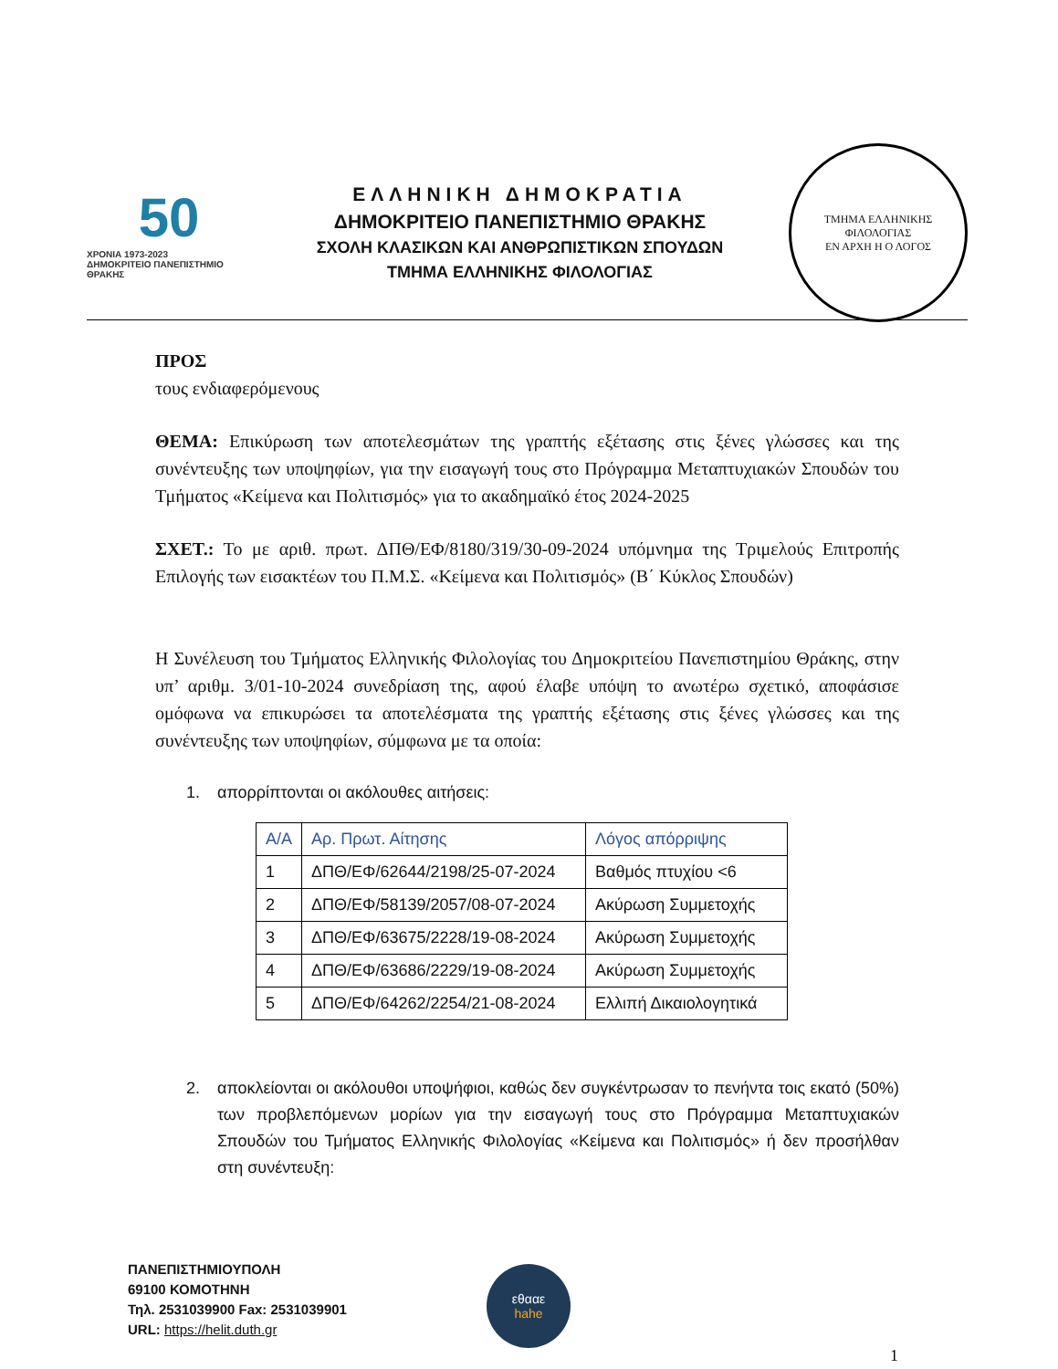50
ΧΡΟΝΙΑ 1973-2023
ΔΗΜΟΚΡΙΤΕΙΟ ΠΑΝΕΠΙΣΤΗΜΙΟ ΘΡΑΚΗΣ
ΕΛΛΗΝΙΚΗ ΔΗΜΟΚΡΑΤΙΑ
ΔΗΜΟΚΡΙΤΕΙΟ ΠΑΝΕΠΙΣΤΗΜΙΟ ΘΡΑΚΗΣ
ΣΧΟΛΗ ΚΛΑΣΙΚΩΝ ΚΑΙ ΑΝΘΡΩΠΙΣΤΙΚΩΝ ΣΠΟΥΔΩΝ
ΤΜΗΜΑ ΕΛΛΗΝΙΚΗΣ ΦΙΛΟΛΟΓΙΑΣ
ΤΜΗΜΑ ΕΛΛΗΝΙΚΗΣ ΦΙΛΟΛΟΓΙΑΣ
ΕΝ ΑΡΧΗ Η Ο ΛΟΓΟΣ
ΠΡΟΣ
τους ενδιαφερόμενους
ΘΕΜΑ: Επικύρωση των αποτελεσμάτων της γραπτής εξέτασης στις ξένες γλώσσες και της συνέντευξης των υποψηφίων, για την εισαγωγή τους στο Πρόγραμμα Μεταπτυχιακών Σπουδών του Τμήματος «Κείμενα και Πολιτισμός» για το ακαδημαϊκό έτος 2024-2025
ΣΧΕΤ.: Το με αριθ. πρωτ. ΔΠΘ/ΕΦ/8180/319/30-09-2024 υπόμνημα της Τριμελούς Επιτροπής Επιλογής των εισακτέων του Π.Μ.Σ. «Κείμενα και Πολιτισμός» (Β΄ Κύκλος Σπουδών)
Η Συνέλευση του Τμήματος Ελληνικής Φιλολογίας του Δημοκριτείου Πανεπιστημίου Θράκης, στην υπ’ αριθμ. 3/01-10-2024 συνεδρίαση της, αφού έλαβε υπόψη το ανωτέρω σχετικό, αποφάσισε ομόφωνα να επικυρώσει τα αποτελέσματα της γραπτής εξέτασης στις ξένες γλώσσες και της συνέντευξης των υποψηφίων, σύμφωνα με τα οποία:
1. απορρίπτονται οι ακόλουθες αιτήσεις:
| Α/Α | Αρ. Πρωτ. Αίτησης | Λόγος απόρριψης |
| --- | --- | --- |
| 1 | ΔΠΘ/ΕΦ/62644/2198/25-07-2024 | Βαθμός πτυχίου <6 |
| 2 | ΔΠΘ/ΕΦ/58139/2057/08-07-2024 | Ακύρωση Συμμετοχής |
| 3 | ΔΠΘ/ΕΦ/63675/2228/19-08-2024 | Ακύρωση Συμμετοχής |
| 4 | ΔΠΘ/ΕΦ/63686/2229/19-08-2024 | Ακύρωση Συμμετοχής |
| 5 | ΔΠΘ/ΕΦ/64262/2254/21-08-2024 | Ελλιπή Δικαιολογητικά |
2. αποκλείονται οι ακόλουθοι υποψήφιοι, καθώς δεν συγκέντρωσαν το πενήντα τοις εκατό (50%) των προβλεπόμενων μορίων για την εισαγωγή τους στο Πρόγραμμα Μεταπτυχιακών Σπουδών του Τμήματος Ελληνικής Φιλολογίας «Κείμενα και Πολιτισμός» ή δεν προσήλθαν στη συνέντευξη:
ΠΑΝΕΠΙΣΤΗΜΙΟΥΠΟΛΗ
69100 ΚΟΜΟΤΗΝΗ
Τηλ. 2531039900 Fax: 2531039901
URL: https://helit.duth.gr
εθααε
hahe
1